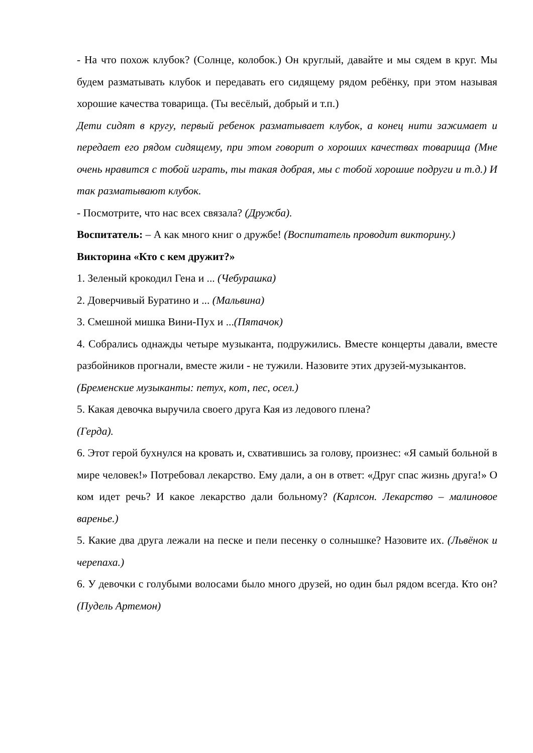- На что похож клубок? (Солнце, колобок.) Он круглый, давайте и мы сядем в круг. Мы будем разматывать клубок и передавать его сидящему рядом ребёнку, при этом называя хорошие качества товарища. (Ты весёлый, добрый и т.п.)
Дети сидят в кругу, первый ребенок разматывает клубок, а конец нити зажимает и передает его рядом сидящему, при этом говорит о хороших качествах товарища (Мне очень нравится с тобой играть, ты такая добрая, мы с тобой хорошие подруги и т.д.) И так разматывают клубок.
- Посмотрите, что нас всех связала? (Дружба).
Воспитатель: – А как много книг о дружбе! (Воспитатель проводит викторину.)
Викторина «Кто с кем дружит?»
1. Зеленый крокодил Гена и ... (Чебурашка)
2. Доверчивый Буратино и ... (Мальвина)
3. Смешной мишка Вини-Пух и ...(Пятачок)
4. Собрались однажды четыре музыканта, подружились. Вместе концерты давали, вместе разбойников прогнали, вместе жили - не тужили. Назовите этих друзей-музыкантов.
(Бременские музыканты: петух, кот, пес, осел.)
5. Какая девочка выручила своего друга Кая из ледового плена?
(Герда).
6. Этот герой бухнулся на кровать и, схватившись за голову, произнес: «Я самый больной в мире человек!» Потребовал лекарство. Ему дали, а он в ответ: «Друг спас жизнь друга!» О ком идет речь? И какое лекарство дали больному? (Карлсон. Лекарство – малиновое варенье.)
5. Какие два друга лежали на песке и пели песенку о солнышке? Назовите их. (Львёнок и черепаха.)
6. У девочки с голубыми волосами было много друзей, но один был рядом всегда. Кто он? (Пудель Артемон)